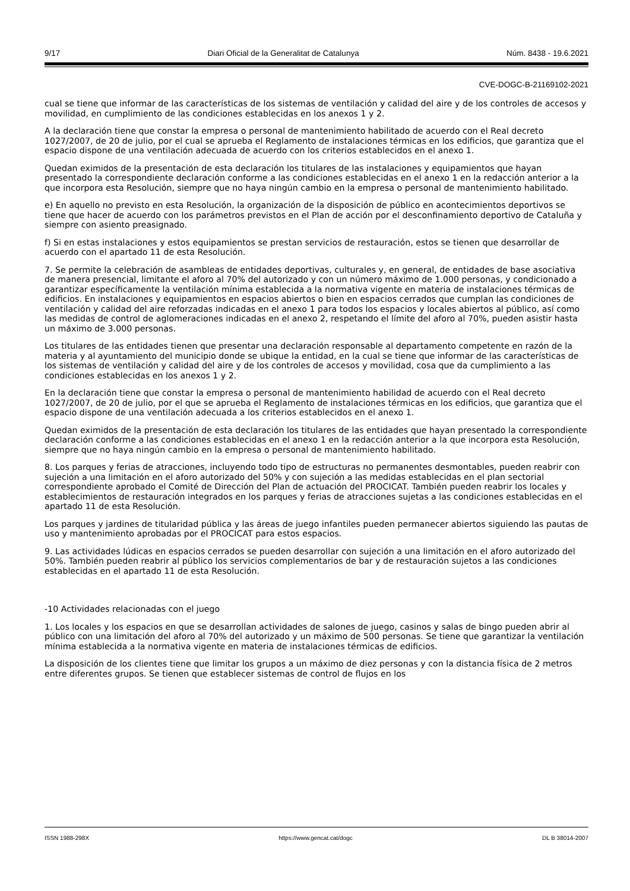9/17 Diari Oficial de la Generalitat de Catalunya Núm. 8438 - 19.6.2021
CVE-DOGC-B-21169102-2021
cual se tiene que informar de las características de los sistemas de ventilación y calidad del aire y de los controles de accesos y movilidad, en cumplimiento de las condiciones establecidas en los anexos 1 y 2.
A la declaración tiene que constar la empresa o personal de mantenimiento habilitado de acuerdo con el Real decreto 1027/2007, de 20 de julio, por el cual se aprueba el Reglamento de instalaciones térmicas en los edificios, que garantiza que el espacio dispone de una ventilación adecuada de acuerdo con los criterios establecidos en el anexo 1.
Quedan eximidos de la presentación de esta declaración los titulares de las instalaciones y equipamientos que hayan presentado la correspondiente declaración conforme a las condiciones establecidas en el anexo 1 en la redacción anterior a la que incorpora esta Resolución, siempre que no haya ningún cambio en la empresa o personal de mantenimiento habilitado.
e) En aquello no previsto en esta Resolución, la organización de la disposición de público en acontecimientos deportivos se tiene que hacer de acuerdo con los parámetros previstos en el Plan de acción por el desconfinamiento deportivo de Cataluña y siempre con asiento preasignado.
f) Si en estas instalaciones y estos equipamientos se prestan servicios de restauración, estos se tienen que desarrollar de acuerdo con el apartado 11 de esta Resolución.
7. Se permite la celebración de asambleas de entidades deportivas, culturales y, en general, de entidades de base asociativa de manera presencial, limitante el aforo al 70% del autorizado y con un número máximo de 1.000 personas, y condicionado a garantizar específicamente la ventilación mínima establecida a la normativa vigente en materia de instalaciones térmicas de edificios. En instalaciones y equipamientos en espacios abiertos o bien en espacios cerrados que cumplan las condiciones de ventilación y calidad del aire reforzadas indicadas en el anexo 1 para todos los espacios y locales abiertos al público, así como las medidas de control de aglomeraciones indicadas en el anexo 2, respetando el límite del aforo al 70%, pueden asistir hasta un máximo de 3.000 personas.
Los titulares de las entidades tienen que presentar una declaración responsable al departamento competente en razón de la materia y al ayuntamiento del municipio donde se ubique la entidad, en la cual se tiene que informar de las características de los sistemas de ventilación y calidad del aire y de los controles de accesos y movilidad, cosa que da cumplimiento a las condiciones establecidas en los anexos 1 y 2.
En la declaración tiene que constar la empresa o personal de mantenimiento habilidad de acuerdo con el Real decreto 1027/2007, de 20 de julio, por el que se aprueba el Reglamento de instalaciones térmicas en los edificios, que garantiza que el espacio dispone de una ventilación adecuada a los criterios establecidos en el anexo 1.
Quedan eximidos de la presentación de esta declaración los titulares de las entidades que hayan presentado la correspondiente declaración conforme a las condiciones establecidas en el anexo 1 en la redacción anterior a la que incorpora esta Resolución, siempre que no haya ningún cambio en la empresa o personal de mantenimiento habilitado.
8. Los parques y ferias de atracciones, incluyendo todo tipo de estructuras no permanentes desmontables, pueden reabrir con sujeción a una limitación en el aforo autorizado del 50% y con sujeción a las medidas establecidas en el plan sectorial correspondiente aprobado el Comité de Dirección del Plan de actuación del PROCICAT. También pueden reabrir los locales y establecimientos de restauración integrados en los parques y ferias de atracciones sujetas a las condiciones establecidas en el apartado 11 de esta Resolución.
Los parques y jardines de titularidad pública y las áreas de juego infantiles pueden permanecer abiertos siguiendo las pautas de uso y mantenimiento aprobadas por el PROCICAT para estos espacios.
9. Las actividades lúdicas en espacios cerrados se pueden desarrollar con sujeción a una limitación en el aforo autorizado del 50%. También pueden reabrir al público los servicios complementarios de bar y de restauración sujetos a las condiciones establecidas en el apartado 11 de esta Resolución.
-10 Actividades relacionadas con el juego
1. Los locales y los espacios en que se desarrollan actividades de salones de juego, casinos y salas de bingo pueden abrir al público con una limitación del aforo al 70% del autorizado y un máximo de 500 personas. Se tiene que garantizar la ventilación mínima establecida a la normativa vigente en materia de instalaciones térmicas de edificios.
La disposición de los clientes tiene que limitar los grupos a un máximo de diez personas y con la distancia física de 2 metros entre diferentes grupos. Se tienen que establecer sistemas de control de flujos en los
ISSN 1988-298X https://www.gencat.cat/dogc DL B 38014-2007